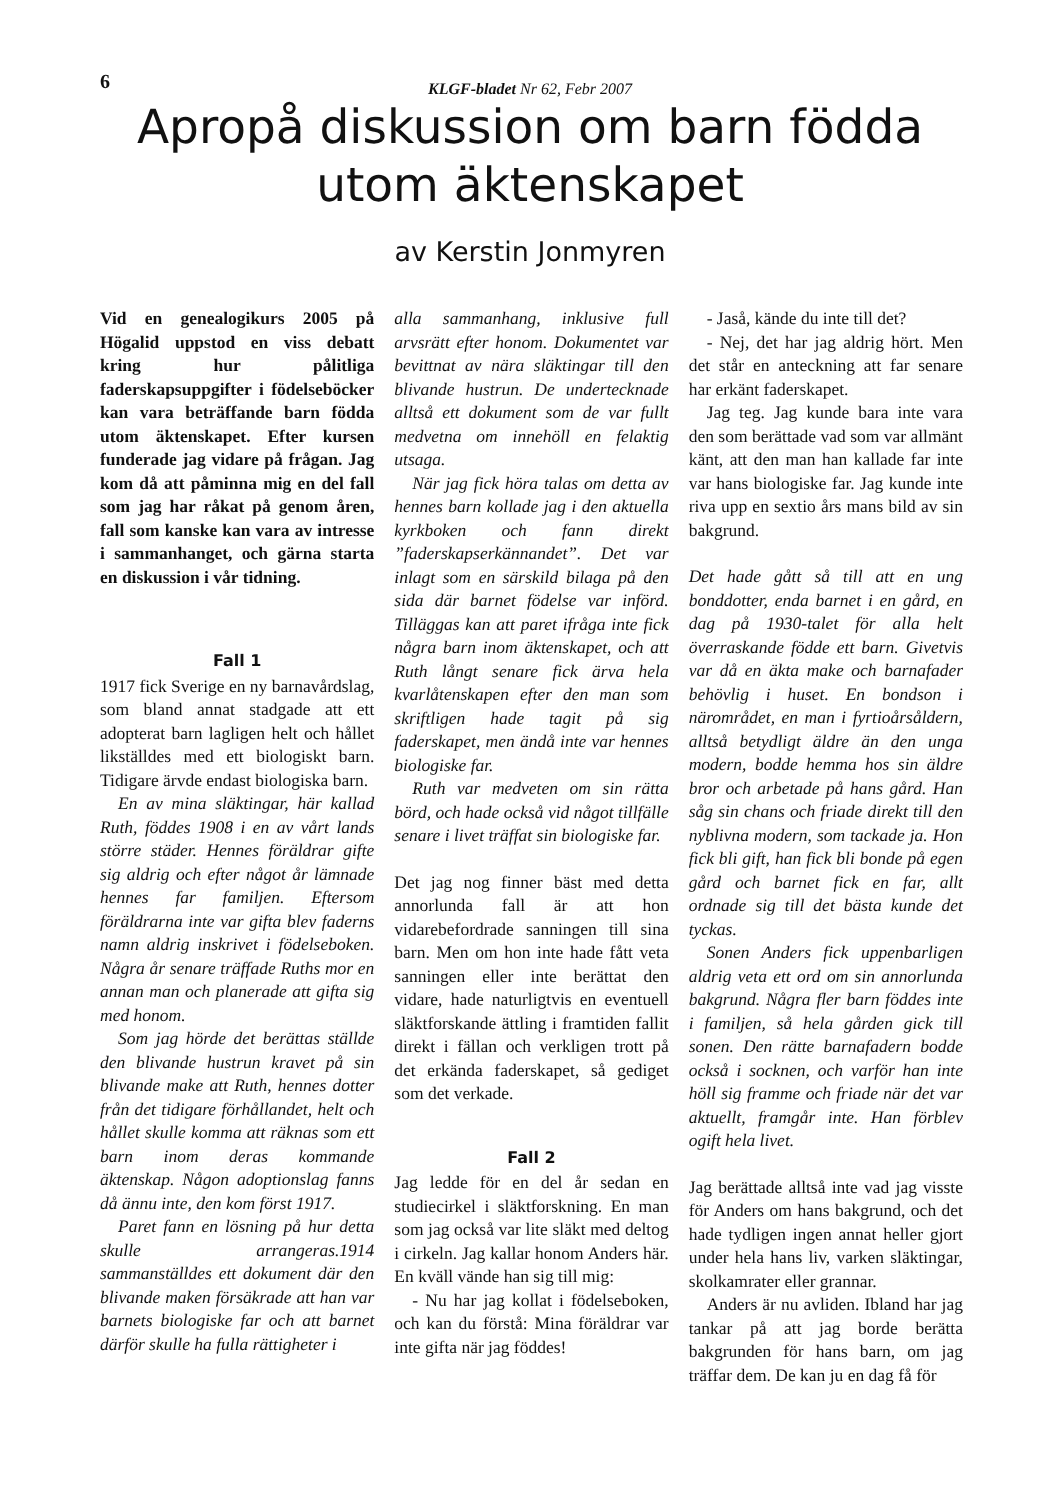6
KLGF-bladet Nr 62, Febr 2007
Apropå diskussion om barn födda
utom äktenskapet
av Kerstin Jonmyren
Vid en genealogikurs 2005 på Högalid uppstod en viss debatt kring hur pålitliga faderskapsuppgifter i födelseböcker kan vara beträffande barn födda utom äktenskapet. Efter kursen funderade jag vidare på frågan. Jag kom då att påminna mig en del fall som jag har råkat på genom åren, fall som kanske kan vara av intresse i sammanhanget, och gärna starta en diskussion i vår tidning.
Fall 1
1917 fick Sverige en ny barnavårdslag, som bland annat stadgade att ett adopterat barn lagligen helt och hållet likställdes med ett biologiskt barn. Tidigare ärvde endast biologiska barn.
En av mina släktingar, här kallad Ruth, föddes 1908 i en av vårt lands större städer. Hennes föräldrar gifte sig aldrig och efter något år lämnade hennes far familjen. Eftersom föräldrarna inte var gifta blev faderns namn aldrig inskrivet i födelseboken. Några år senare träffade Ruths mor en annan man och planerade att gifta sig med honom.
Som jag hörde det berättas ställde den blivande hustrun kravet på sin blivande make att Ruth, hennes dotter från det tidigare förhållandet, helt och hållet skulle komma att räknas som ett barn inom deras kommande äktenskap. Någon adoptionslag fanns då ännu inte, den kom först 1917.
Paret fann en lösning på hur detta skulle arrangeras.1914 sammanställdes ett dokument där den blivande maken försäkrade att han var barnets biologiske far och att barnet därför skulle ha fulla rättigheter i
alla sammanhang, inklusive full arvsrätt efter honom. Dokumentet var bevittnat av nära släktingar till den blivande hustrun. De undertecknade alltså ett dokument som de var fullt medvetna om innehöll en felaktig utsaga.
När jag fick höra talas om detta av hennes barn kollade jag i den aktuella kyrkboken och fann direkt ”faderskapserkännandet”. Det var inlagt som en särskild bilaga på den sida där barnet födelse var införd. Tilläggas kan att paret ifråga inte fick några barn inom äktenskapet, och att Ruth långt senare fick ärva hela kvarlåtenskapen efter den man som skriftligen hade tagit på sig faderskapet, men ändå inte var hennes biologiske far.
Ruth var medveten om sin rätta börd, och hade också vid något tillfälle senare i livet träffat sin biologiske far.
Det jag nog finner bäst med detta annorlunda fall är att hon vidarebefordrade sanningen till sina barn. Men om hon inte hade fått veta sanningen eller inte berättat den vidare, hade naturligtvis en eventuell släktforskande ättling i framtiden fallit direkt i fällan och verkligen trott på det erkända faderskapet, så gediget som det verkade.
Fall 2
Jag ledde för en del år sedan en studiecirkel i släktforskning. En man som jag också var lite släkt med deltog i cirkeln. Jag kallar honom Anders här. En kväll vände han sig till mig:
- Nu har jag kollat i födelseboken, och kan du förstå: Mina föräldrar var inte gifta när jag föddes!
- Jaså, kände du inte till det?
- Nej, det har jag aldrig hört. Men det står en anteckning att far senare har erkänt faderskapet.
Jag teg. Jag kunde bara inte vara den som berättade vad som var allmänt känt, att den man han kallade far inte var hans biologiske far. Jag kunde inte riva upp en sextio års mans bild av sin bakgrund.
Det hade gått så till att en ung bonddotter, enda barnet i en gård, en dag på 1930-talet för alla helt överraskande födde ett barn. Givetvis var då en äkta make och barnafader behövlig i huset. En bondson i närområdet, en man i fyrtioårsåldern, alltså betydligt äldre än den unga modern, bodde hemma hos sin äldre bror och arbetade på hans gård. Han såg sin chans och friade direkt till den nyblivna modern, som tackade ja. Hon fick bli gift, han fick bli bonde på egen gård och barnet fick en far, allt ordnade sig till det bästa kunde det tyckas.
Sonen Anders fick uppenbarligen aldrig veta ett ord om sin annorlunda bakgrund. Några fler barn föddes inte i familjen, så hela gården gick till sonen. Den rätte barnafadern bodde också i socknen, och varför han inte höll sig framme och friade när det var aktuellt, framgår inte. Han förblev ogift hela livet.
Jag berättade alltså inte vad jag visste för Anders om hans bakgrund, och det hade tydligen ingen annat heller gjort under hela hans liv, varken släktingar, skolkamrater eller grannar.
Anders är nu avliden. Ibland har jag tankar på att jag borde berätta bakgrunden för hans barn, om jag träffar dem. De kan ju en dag få för